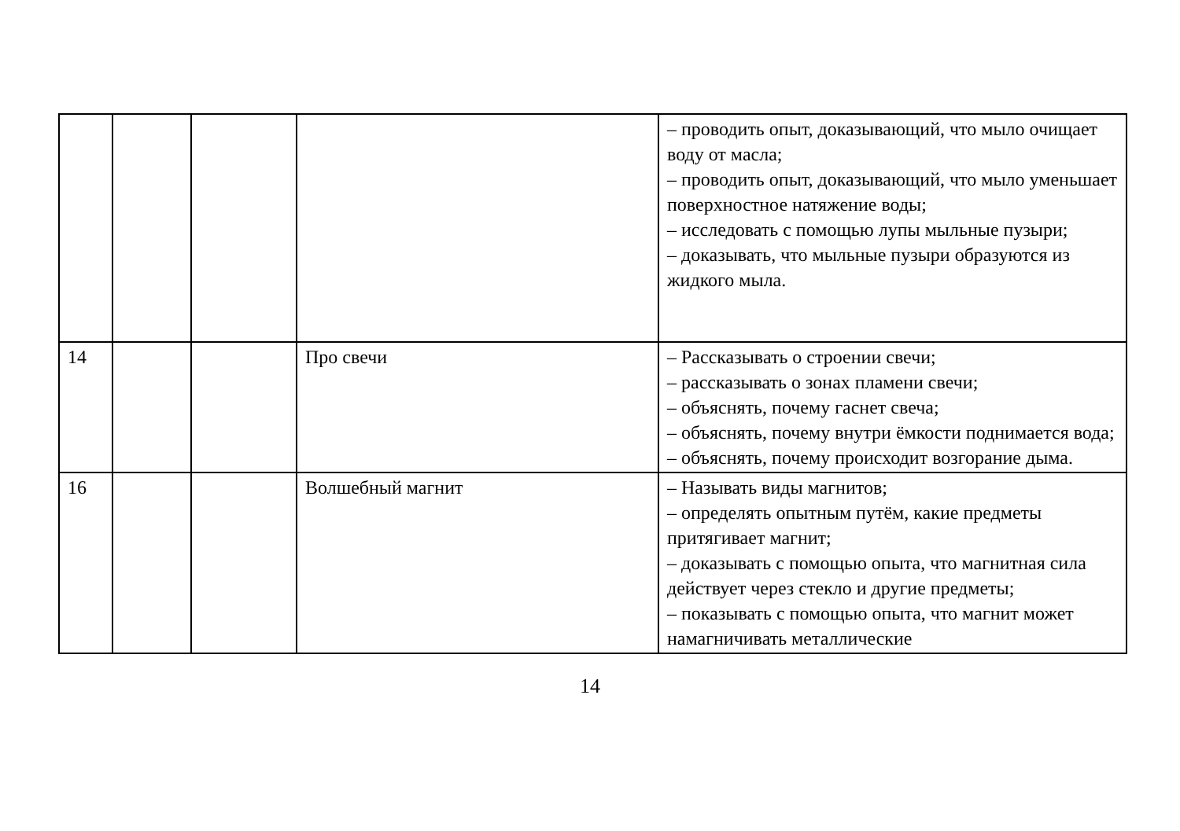| | | | | – проводить опыт, доказывающий, что мыло очищает воду от масла; – проводить опыт, доказывающий, что мыло уменьшает поверхностное натяжение воды; – исследовать с помощью лупы мыльные пузыри; – доказывать, что мыльные пузыри образуются из жидкого мыла. |
| 14 | | | Про свечи | – Рассказывать о строении свечи; – рассказывать о зонах пламени свечи; – объяснять, почему гаснет свеча; – объяснять, почему внутри ёмкости поднимается вода; – объяснять, почему происходит возгорание дыма. |
| 16 | | | Волшебный магнит | – Называть виды магнитов; – определять опытным путём, какие предметы притягивает магнит; – доказывать с помощью опыта, что магнитная сила действует через стекло и другие предметы; – показывать с помощью опыта, что магнит может намагничивать металлические |
14